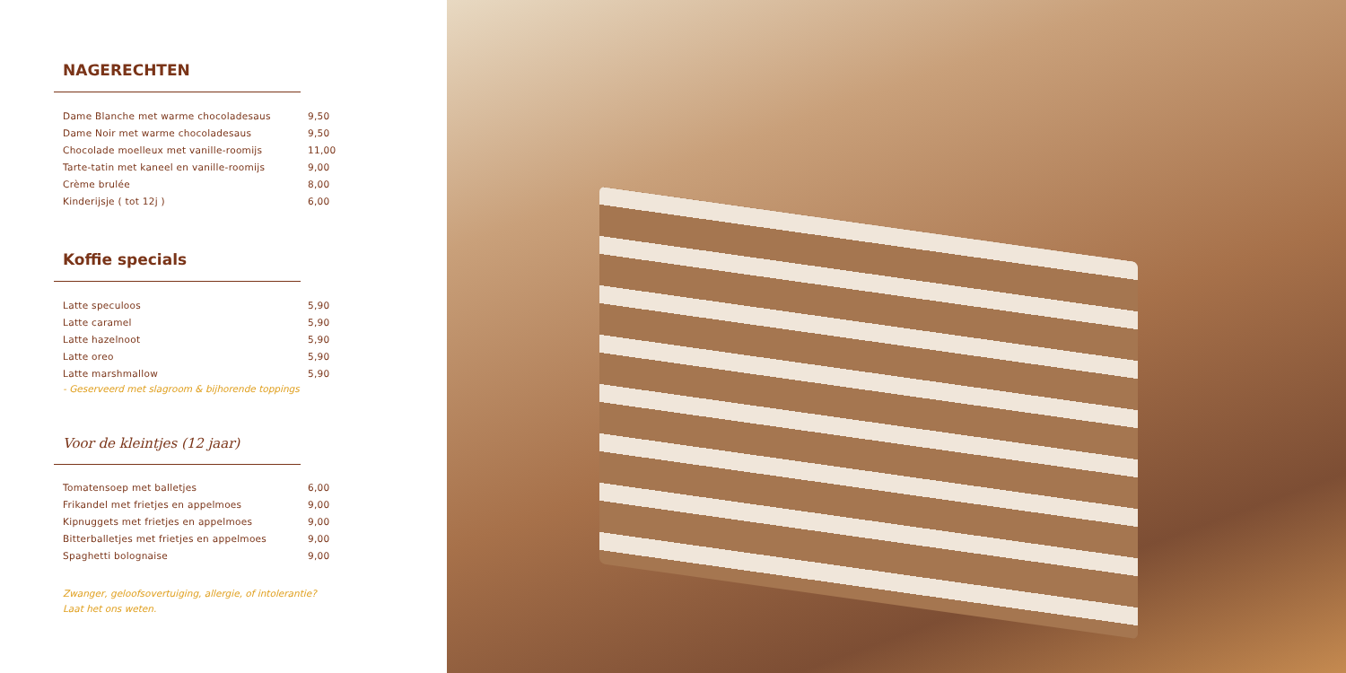NAGERECHTEN
| Dame Blanche met warme chocoladesaus | 9,50 |
| Dame Noir met warme chocoladesaus | 9,50 |
| Chocolade moelleux met vanille-roomijs | 11,00 |
| Tarte-tatin met kaneel en vanille-roomijs | 9,00 |
| Crème brulée | 8,00 |
| Kinderijsje ( tot 12j ) | 6,00 |
Koffie specials
| Latte speculoos | 5,90 |
| Latte caramel | 5,90 |
| Latte hazelnoot | 5,90 |
| Latte oreo | 5,90 |
| Latte marshmallow | 5,90 |
- Geserveerd met slagroom & bijhorende toppings
Voor de kleintjes (12 jaar)
| Tomatensoep met balletjes | 6,00 |
| Frikandel met frietjes en appelmoes | 9,00 |
| Kipnuggets met frietjes en appelmoes | 9,00 |
| Bitterballetjes met frietjes en appelmoes | 9,00 |
| Spaghetti bolognaise | 9,00 |
Zwanger, geloofsovertuiging, allergie, of intolerantie?
Laat het ons weten.